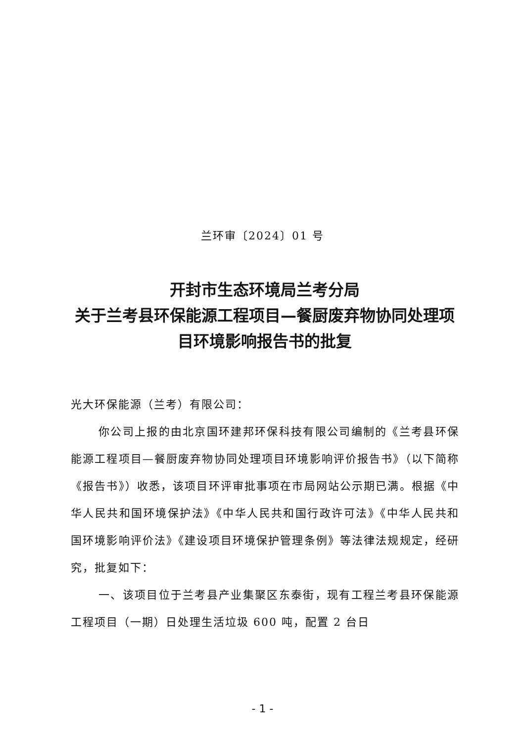兰环审〔2024〕01 号
开封市生态环境局兰考分局
关于兰考县环保能源工程项目—餐厨废弃物协同处理项目环境影响报告书的批复
光大环保能源（兰考）有限公司：
你公司上报的由北京国环建邦环保科技有限公司编制的《兰考县环保能源工程项目—餐厨废弃物协同处理项目环境影响评价报告书》（以下简称《报告书》）收悉，该项目环评审批事项在市局网站公示期已满。根据《中华人民共和国环境保护法》《中华人民共和国行政许可法》《中华人民共和国环境影响评价法》《建设项目环境保护管理条例》等法律法规规定，经研究，批复如下：
一、该项目位于兰考县产业集聚区东泰街，现有工程兰考县环保能源工程项目（一期）日处理生活垃圾 600 吨，配置 2 台日
- 1 -